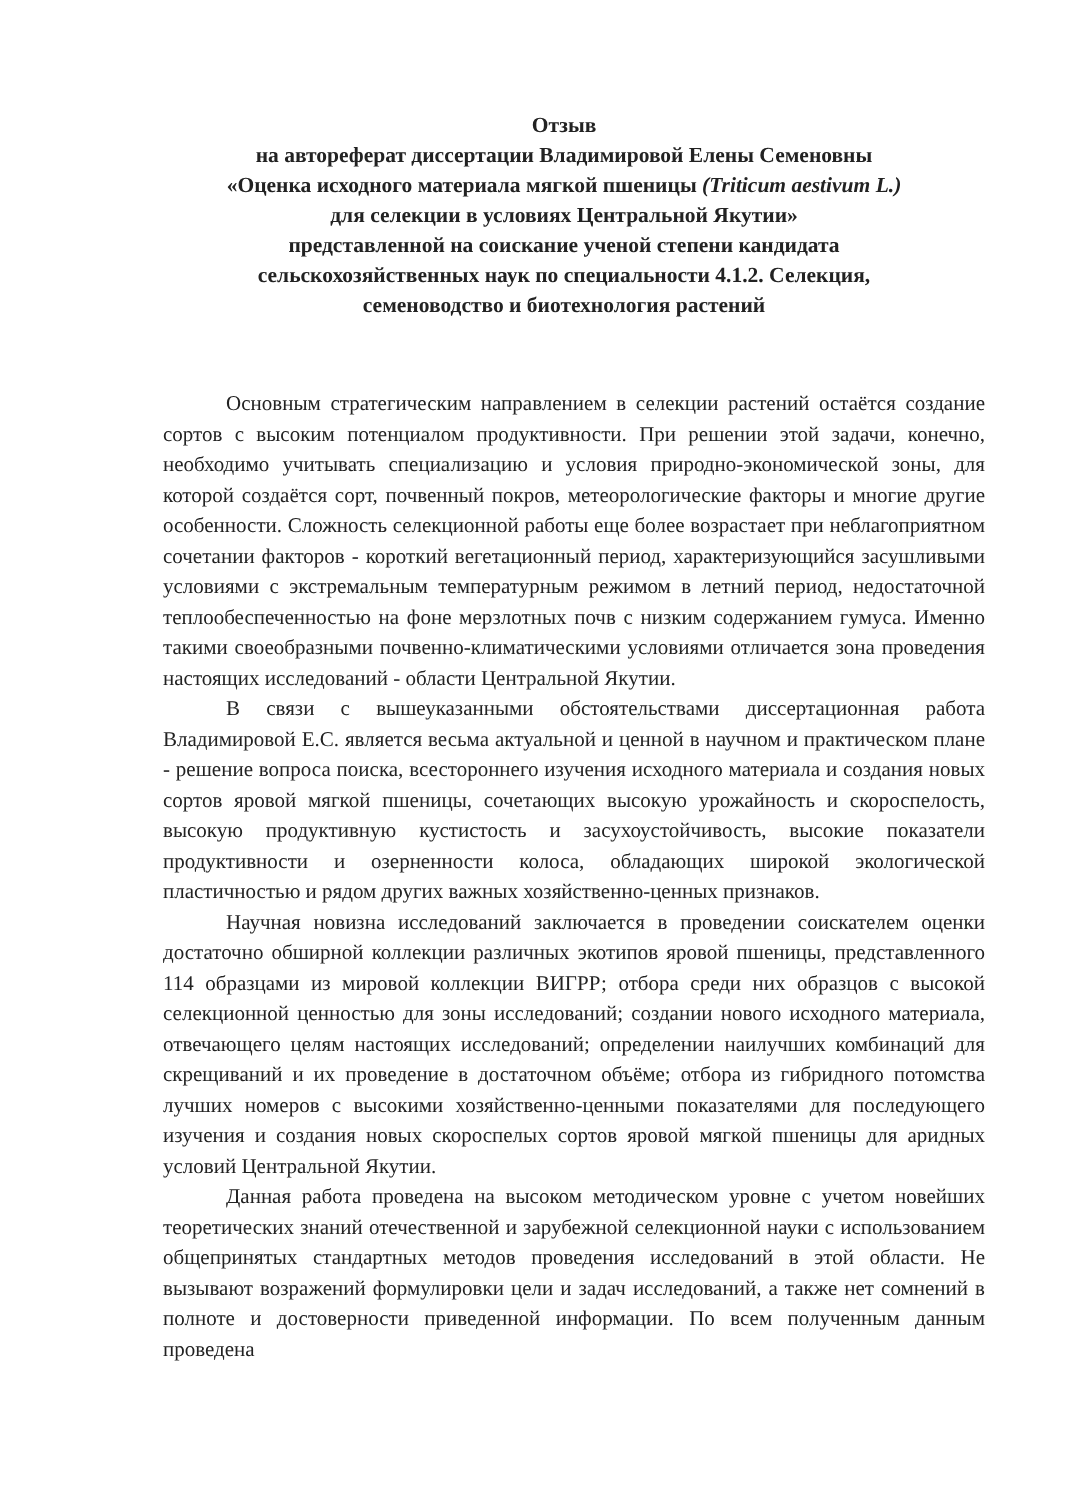Отзыв
на автореферат диссертации Владимировой Елены Семеновны
«Оценка исходного материала мягкой пшеницы (Triticum aestivum L.)
для селекции в условиях Центральной Якутии»
представленной на соискание ученой степени кандидата
сельскохозяйственных наук по специальности 4.1.2. Селекция,
семеноводство и биотехнология растений
Основным стратегическим направлением в селекции растений остаётся создание сортов с высоким потенциалом продуктивности. При решении этой задачи, конечно, необходимо учитывать специализацию и условия природно-экономической зоны, для которой создаётся сорт, почвенный покров, метеорологические факторы и многие другие особенности. Сложность селекционной работы еще более возрастает при неблагоприятном сочетании факторов - короткий вегетационный период, характеризующийся засушливыми условиями с экстремальным температурным режимом в летний период, недостаточной теплообеспеченностью на фоне мерзлотных почв с низким содержанием гумуса. Именно такими своеобразными почвенно-климатическими условиями отличается зона проведения настоящих исследований - области Центральной Якутии.
В связи с вышеуказанными обстоятельствами диссертационная работа Владимировой Е.С. является весьма актуальной и ценной в научном и практическом плане - решение вопроса поиска, всестороннего изучения исходного материала и создания новых сортов яровой мягкой пшеницы, сочетающих высокую урожайность и скороспелость, высокую продуктивную кустистость и засухоустойчивость, высокие показатели продуктивности и озерненности колоса, обладающих широкой экологической пластичностью и рядом других важных хозяйственно-ценных признаков.
Научная новизна исследований заключается в проведении соискателем оценки достаточно обширной коллекции различных экотипов яровой пшеницы, представленного 114 образцами из мировой коллекции ВИГРР; отбора среди них образцов с высокой селекционной ценностью для зоны исследований; создании нового исходного материала, отвечающего целям настоящих исследований; определении наилучших комбинаций для скрещиваний и их проведение в достаточном объёме; отбора из гибридного потомства лучших номеров с высокими хозяйственно-ценными показателями для последующего изучения и создания новых скороспелых сортов яровой мягкой пшеницы для аридных условий Центральной Якутии.
Данная работа проведена на высоком методическом уровне с учетом новейших теоретических знаний отечественной и зарубежной селекционной науки с использованием общепринятых стандартных методов проведения исследований в этой области. Не вызывают возражений формулировки цели и задач исследований, а также нет сомнений в полноте и достоверности приведенной информации. По всем полученным данным проведена